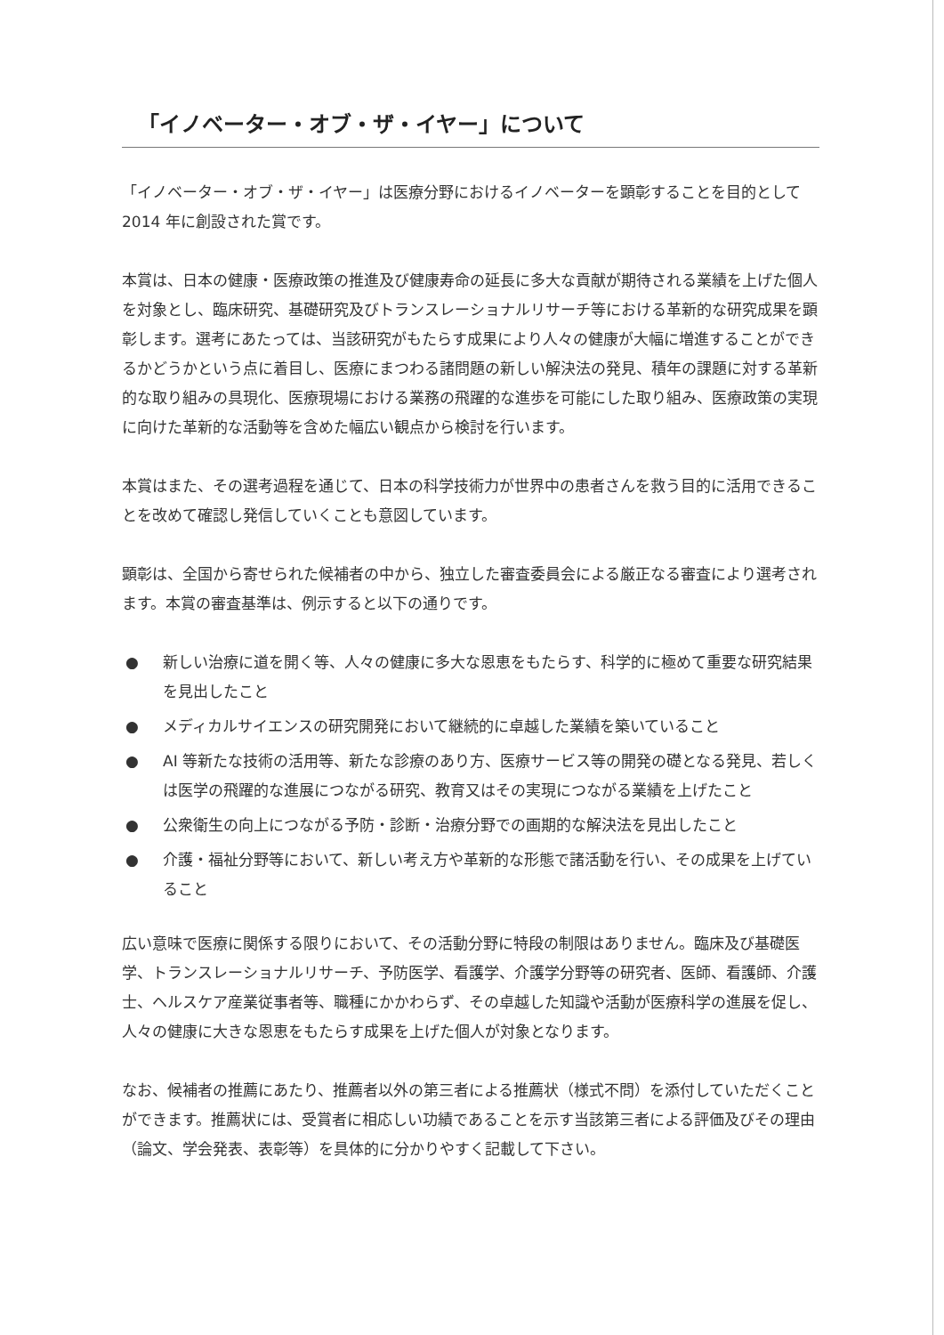「イノベーター・オブ・ザ・イヤー」について
「イノベーター・オブ・ザ・イヤー」は医療分野におけるイノベーターを顕彰することを目的として 2014 年に創設された賞です。
本賞は、日本の健康・医療政策の推進及び健康寿命の延長に多大な貢献が期待される業績を上げた個人を対象とし、臨床研究、基礎研究及びトランスレーショナルリサーチ等における革新的な研究成果を顕彰します。選考にあたっては、当該研究がもたらす成果により人々の健康が大幅に増進することができるかどうかという点に着目し、医療にまつわる諸問題の新しい解決法の発見、積年の課題に対する革新的な取り組みの具現化、医療現場における業務の飛躍的な進歩を可能にした取り組み、医療政策の実現に向けた革新的な活動等を含めた幅広い観点から検討を行います。
本賞はまた、その選考過程を通じて、日本の科学技術力が世界中の患者さんを救う目的に活用できることを改めて確認し発信していくことも意図しています。
顕彰は、全国から寄せられた候補者の中から、独立した審査委員会による厳正なる審査により選考されます。本賞の審査基準は、例示すると以下の通りです。
● 新しい治療に道を開く等、人々の健康に多大な恩恵をもたらす、科学的に極めて重要な研究結果を見出したこと
● メディカルサイエンスの研究開発において継続的に卓越した業績を築いていること
● AI 等新たな技術の活用等、新たな診療のあり方、医療サービス等の開発の礎となる発見、若しくは医学の飛躍的な進展につながる研究、教育又はその実現につながる業績を上げたこと
● 公衆衛生の向上につながる予防・診断・治療分野での画期的な解決法を見出したこと
● 介護・福祉分野等において、新しい考え方や革新的な形態で諸活動を行い、その成果を上げていること
広い意味で医療に関係する限りにおいて、その活動分野に特段の制限はありません。臨床及び基礎医学、トランスレーショナルリサーチ、予防医学、看護学、介護学分野等の研究者、医師、看護師、介護士、ヘルスケア産業従事者等、職種にかかわらず、その卓越した知識や活動が医療科学の進展を促し、人々の健康に大きな恩恵をもたらす成果を上げた個人が対象となります。
なお、候補者の推薦にあたり、推薦者以外の第三者による推薦状（様式不問）を添付していただくことができます。推薦状には、受賞者に相応しい功績であることを示す当該第三者による評価及びその理由（論文、学会発表、表彰等）を具体的に分かりやすく記載して下さい。